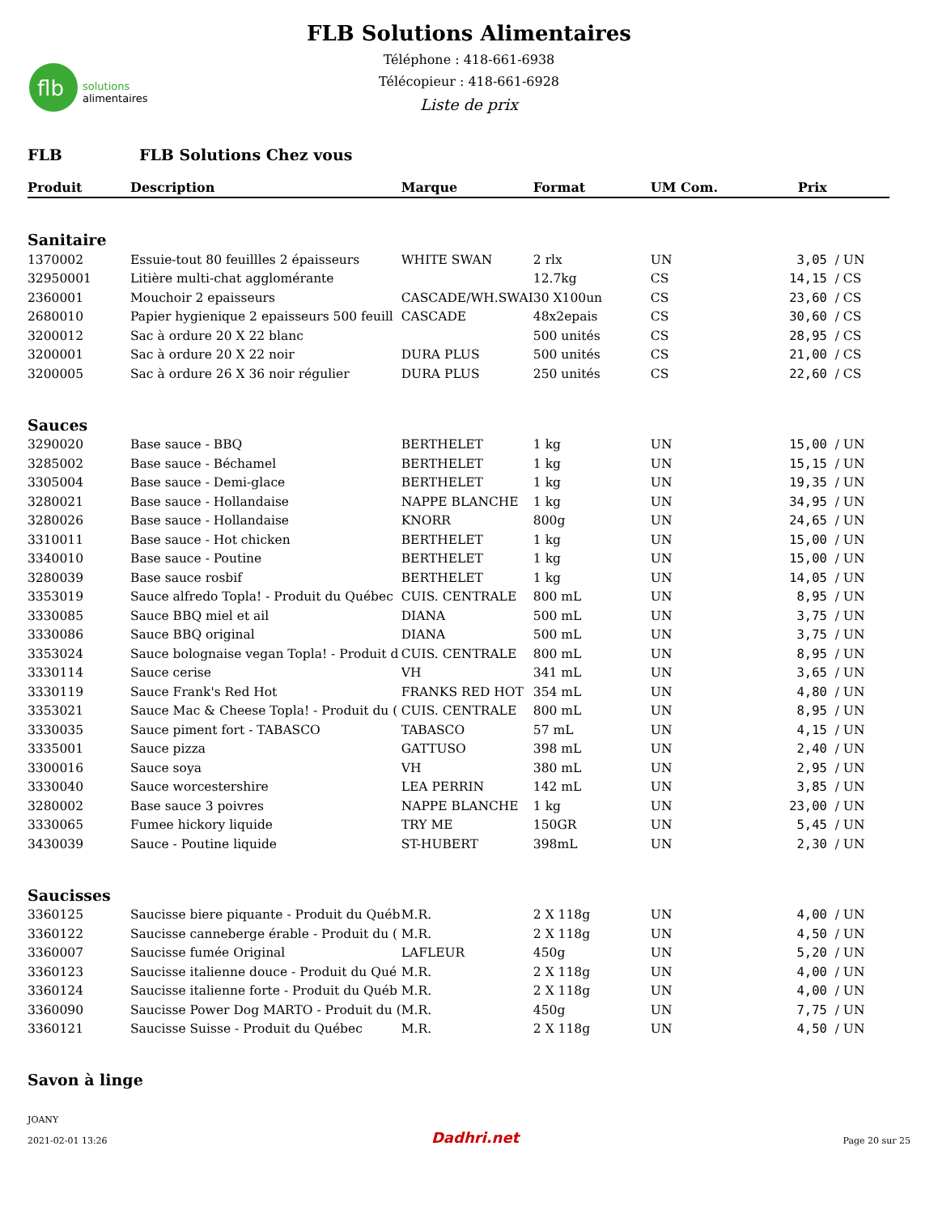flb
solutions
alimentaires
FLB Solutions Alimentaires
Téléphone : 418-661-6938
Télécopieur : 418-661-6928
Liste de prix
FLB FLB Solutions Chez vous
| Produit | Description | Marque | Format | UM Com. | Prix | |
| --- | --- | --- | --- | --- | --- | --- |
| Sanitaire | | | | | | |
| 1370002 | Essuie-tout 80 feuillles 2 épaisseurs | WHITE SWAN | 2 rlx | UN | 3,05 | / UN |
| 32950001 | Litière multi-chat agglomérante | | 12.7kg | CS | 14,15 | / CS |
| 2360001 | Mouchoir 2 epaisseurs | CASCADE/WH.SWAI | 30 X100un | CS | 23,60 | / CS |
| 2680010 | Papier hygienique 2 epaisseurs 500 feuill | CASCADE | 48x2epais | CS | 30,60 | / CS |
| 3200012 | Sac à ordure 20 X 22 blanc | | 500 unités | CS | 28,95 | / CS |
| 3200001 | Sac à ordure 20 X 22 noir | DURA PLUS | 500 unités | CS | 21,00 | / CS |
| 3200005 | Sac à ordure 26 X 36 noir régulier | DURA PLUS | 250 unités | CS | 22,60 | / CS |
| Sauces | | | | | | |
| 3290020 | Base sauce - BBQ | BERTHELET | 1 kg | UN | 15,00 | / UN |
| 3285002 | Base sauce - Béchamel | BERTHELET | 1 kg | UN | 15,15 | / UN |
| 3305004 | Base sauce - Demi-glace | BERTHELET | 1 kg | UN | 19,35 | / UN |
| 3280021 | Base sauce - Hollandaise | NAPPE BLANCHE | 1 kg | UN | 34,95 | / UN |
| 3280026 | Base sauce - Hollandaise | KNORR | 800g | UN | 24,65 | / UN |
| 3310011 | Base sauce - Hot chicken | BERTHELET | 1 kg | UN | 15,00 | / UN |
| 3340010 | Base sauce - Poutine | BERTHELET | 1 kg | UN | 15,00 | / UN |
| 3280039 | Base sauce rosbif | BERTHELET | 1 kg | UN | 14,05 | / UN |
| 3353019 | Sauce alfredo Topla! - Produit du Québec | CUIS. CENTRALE | 800 mL | UN | 8,95 | / UN |
| 3330085 | Sauce BBQ miel et ail | DIANA | 500 mL | UN | 3,75 | / UN |
| 3330086 | Sauce BBQ original | DIANA | 500 mL | UN | 3,75 | / UN |
| 3353024 | Sauce bolognaise vegan Topla! - Produit d | CUIS. CENTRALE | 800 mL | UN | 8,95 | / UN |
| 3330114 | Sauce cerise | VH | 341 mL | UN | 3,65 | / UN |
| 3330119 | Sauce Frank's Red Hot | FRANKS RED HOT | 354 mL | UN | 4,80 | / UN |
| 3353021 | Sauce Mac & Cheese Topla! - Produit du ( | CUIS. CENTRALE | 800 mL | UN | 8,95 | / UN |
| 3330035 | Sauce piment fort - TABASCO | TABASCO | 57 mL | UN | 4,15 | / UN |
| 3335001 | Sauce pizza | GATTUSO | 398 mL | UN | 2,40 | / UN |
| 3300016 | Sauce soya | VH | 380 mL | UN | 2,95 | / UN |
| 3330040 | Sauce worcestershire | LEA PERRIN | 142 mL | UN | 3,85 | / UN |
| 3280002 | Base sauce 3 poivres | NAPPE BLANCHE | 1 kg | UN | 23,00 | / UN |
| 3330065 | Fumee hickory liquide | TRY ME | 150GR | UN | 5,45 | / UN |
| 3430039 | Sauce - Poutine liquide | ST-HUBERT | 398mL | UN | 2,30 | / UN |
| Saucisses | | | | | | |
| 3360125 | Saucisse biere piquante - Produit du Québ | M.R. | 2 X 118g | UN | 4,00 | / UN |
| 3360122 | Saucisse canneberge érable - Produit du ( | M.R. | 2 X 118g | UN | 4,50 | / UN |
| 3360007 | Saucisse fumée Original | LAFLEUR | 450g | UN | 5,20 | / UN |
| 3360123 | Saucisse italienne douce - Produit du Qué | M.R. | 2 X 118g | UN | 4,00 | / UN |
| 3360124 | Saucisse italienne forte - Produit du Québ | M.R. | 2 X 118g | UN | 4,00 | / UN |
| 3360090 | Saucisse Power Dog MARTO - Produit du ( | M.R. | 450g | UN | 7,75 | / UN |
| 3360121 | Saucisse Suisse - Produit du Québec | M.R. | 2 X 118g | UN | 4,50 | / UN |
| Savon à linge | | | | | | |
JOANY
2021-02-01 13:26
Dadhri.net
Page 20 sur 25